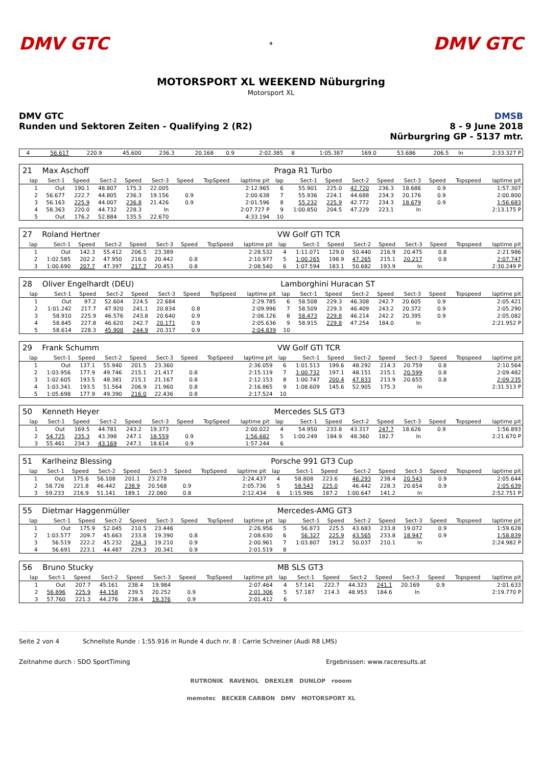DMV GTC ✈ DMV GTC
MOTORSPORT XL WEEKEND Nüburgring
Motorsport XL
DMV GTC
Runden und Sektoren Zeiten - Qualifying 2 (R2)
DMSB
8 - 9 June 2018
Nürburgring GP - 5137 mtr.
| 4 | 56.617 | 220.9 | 45.600 | 236.3 | 20.168 | 0.9 | 2:02.385 | 8 | 1:05.387 | 169.0 | 53.686 | 206.5 | In | 2:33.327 P |
| 21 | Max Aschoff | | | | | | | | Praga R1 Turbo | | | | | | | | |
| lap | Sect-1 | Speed | Sect-2 | Speed | Sect-3 | Speed | TopSpeed | laptime pit | lap | Sect-1 | Speed | Sect-2 | Speed | Sect-3 | Speed | Topspeed | laptime pit |
| 1 | Out | 190.1 | 48.807 | 175.3 | 22.005 | | | 2:12.965 | 6 | 55.901 | 225.0 | 42.720 | 236.3 | 18.686 | 0.9 | | 1:57.307 |
| 2 | 56.677 | 222.7 | 44.805 | 236.3 | 19.156 | 0.9 | | 2:00.638 | 7 | 55.936 | 224.1 | 44.688 | 234.3 | 20.176 | 0.9 | | 2:00.800 |
| 3 | 56.163 | 225.9 | 44.007 | 236.8 | 21.426 | 0.9 | | 2:01.596 | 8 | 55.232 | 225.9 | 42.772 | 234.3 | 18.679 | 0.9 | | 1:56.683 |
| 4 | 58.363 | 220.0 | 44.732 | 228.3 | In | | | 2:07.727 P | 9 | 1:00.850 | 204.5 | 47.229 | 223.1 | In | | | 2:13.175 P |
| 5 | Out | 176.2 | 52.884 | 135.5 | 22.670 | | | 4:33.194 | 10 | | | | | | | | |
| 27 | Roland Hertner | | | | | | | | VW Golf GTI TCR | | | | | | | | |
| lap | Sect-1 | Speed | Sect-2 | Speed | Sect-3 | Speed | TopSpeed | laptime pit | lap | Sect-1 | Speed | Sect-2 | Speed | Sect-3 | Speed | Topspeed | laptime pit |
| 1 | Out | 142.3 | 55.412 | 206.5 | 23.389 | | | 2:28.532 | 4 | 1:11.071 | 129.0 | 50.440 | 216.9 | 20.475 | 0.8 | | 2:21.986 |
| 2 | 1:02.585 | 202.2 | 47.950 | 216.0 | 20.442 | 0.8 | | 2:10.977 | 5 | 1:00.265 | 198.9 | 47.265 | 215.1 | 20.217 | 0.8 | | 2:07.747 |
| 3 | 1:00.690 | 207.7 | 47.397 | 217.7 | 20.453 | 0.8 | | 2:08.540 | 6 | 1:07.594 | 183.1 | 50.682 | 193.9 | In | | | 2:30.249 P |
| 28 | Oliver Engelhardt (DEU) | | | | | | | | Lamborghini Huracan ST | | | | | | | | |
| lap | Sect-1 | Speed | Sect-2 | Speed | Sect-3 | Speed | TopSpeed | laptime pit | lap | Sect-1 | Speed | Sect-2 | Speed | Sect-3 | Speed | Topspeed | laptime pit |
| 1 | Out | 97.2 | 52.604 | 224.5 | 22.684 | | | 2:29.785 | 6 | 58.508 | 229.3 | 46.308 | 242.7 | 20.605 | 0.9 | | 2:05.421 |
| 2 | 1:01.242 | 217.7 | 47.920 | 241.1 | 20.834 | 0.8 | | 2:09.996 | 7 | 58.509 | 229.3 | 46.409 | 243.2 | 20.372 | 0.9 | | 2:05.290 |
| 3 | 58.910 | 225.9 | 46.576 | 243.8 | 20.640 | 0.9 | | 2:06.126 | 8 | 58.473 | 229.8 | 46.214 | 242.2 | 20.395 | 0.9 | | 2:05.082 |
| 4 | 58.845 | 227.8 | 46.620 | 242.7 | 20.171 | 0.9 | | 2:05.636 | 9 | 58.915 | 229.8 | 47.254 | 184.0 | In | | | 2:21.952 P |
| 5 | 58.614 | 228.3 | 45.908 | 244.9 | 20.317 | 0.9 | | 2:04.839 | 10 | | | | | | | | |
| 29 | Frank Schumm | | | | | | | | VW Golf GTI TCR | | | | | | | | |
| lap | Sect-1 | Speed | Sect-2 | Speed | Sect-3 | Speed | TopSpeed | laptime pit | lap | Sect-1 | Speed | Sect-2 | Speed | Sect-3 | Speed | Topspeed | laptime pit |
| 1 | Out | 137.1 | 55.940 | 201.5 | 23.360 | | | 2:36.059 | 6 | 1:01.513 | 199.6 | 48.292 | 214.3 | 20.759 | 0.8 | | 2:10.564 |
| 2 | 1:03.956 | 177.9 | 49.746 | 215.1 | 21.417 | 0.8 | | 2:15.119 | 7 | 1:00.732 | 197.1 | 48.151 | 215.1 | 20.599 | 0.8 | | 2:09.482 |
| 3 | 1:02.605 | 193.5 | 48.381 | 215.1 | 21.167 | 0.8 | | 2:12.153 | 8 | 1:00.747 | 200.4 | 47.833 | 213.9 | 20.655 | 0.8 | | 2:09.235 |
| 4 | 1:03.341 | 193.5 | 51.564 | 206.9 | 21.960 | 0.8 | | 2:16.865 | 9 | 1:08.609 | 145.6 | 52.905 | 175.3 | In | | | 2:31.513 P |
| 5 | 1:05.698 | 177.9 | 49.390 | 216.0 | 22.436 | 0.8 | | 2:17.524 | 10 | | | | | | | | |
| 50 | Kenneth Heyer | | | | | | | | Mercedes SLS GT3 | | | | | | | | |
| lap | Sect-1 | Speed | Sect-2 | Speed | Sect-3 | Speed | TopSpeed | laptime pit | lap | Sect-1 | Speed | Sect-2 | Speed | Sect-3 | Speed | Topspeed | laptime pit |
| 1 | Out | 169.5 | 44.781 | 243.2 | 19.373 | | | 2:00.022 | 4 | 54.950 | 233.8 | 43.317 | 247.7 | 18.626 | 0.9 | | 1:56.893 |
| 2 | 54.725 | 235.3 | 43.398 | 247.1 | 18.559 | 0.9 | | 1:56.682 | 5 | 1:00.249 | 184.9 | 48.360 | 182.7 | In | | | 2:21.670 P |
| 3 | 55.461 | 234.3 | 43.169 | 247.1 | 18.614 | 0.9 | | 1:57.244 | 6 | | | | | | | | |
| 51 | Karlheinz Blessing | | | | | | | | Porsche 991 GT3 Cup | | | | | | | | |
| lap | Sect-1 | Speed | Sect-2 | Speed | Sect-3 | Speed | TopSpeed | laptime pit | lap | Sect-1 | Speed | Sect-2 | Speed | Sect-3 | Speed | Topspeed | laptime pit |
| 1 | Out | 175.6 | 56.108 | 201.1 | 23.278 | | | 2:24.437 | 4 | 58.808 | 223.6 | 46.293 | 238.4 | 20.543 | 0.9 | | 2:05.644 |
| 2 | 58.726 | 221.8 | 46.442 | 238.9 | 20.568 | 0.9 | | 2:05.736 | 5 | 58.543 | 225.0 | 46.442 | 228.3 | 20.654 | 0.9 | | 2:05.639 |
| 3 | 59.233 | 216.9 | 51.141 | 189.1 | 22.060 | 0.8 | | 2:12.434 | 6 | 1:15.986 | 187.2 | 1:00.647 | 141.2 | In | | | 2:52.751 P |
| 55 | Dietmar Haggenmüller | | | | | | | | Mercedes-AMG GT3 | | | | | | | | |
| lap | Sect-1 | Speed | Sect-2 | Speed | Sect-3 | Speed | TopSpeed | laptime pit | lap | Sect-1 | Speed | Sect-2 | Speed | Sect-3 | Speed | Topspeed | laptime pit |
| 1 | Out | 175.9 | 52.045 | 210.5 | 23.446 | | | 2:26.956 | 5 | 56.873 | 225.5 | 43.683 | 233.8 | 19.072 | 0.9 | | 1:59.628 |
| 2 | 1:03.577 | 209.7 | 45.663 | 233.8 | 19.390 | 0.8 | | 2:08.630 | 6 | 56.327 | 225.9 | 43.565 | 233.8 | 18.947 | 0.9 | | 1:58.839 |
| 3 | 56.519 | 222.2 | 45.232 | 234.3 | 19.210 | 0.9 | | 2:00.961 | 7 | 1:03.807 | 191.2 | 50.037 | 210.1 | In | | | 2:24.982 P |
| 4 | 56.691 | 223.1 | 44.487 | 229.3 | 20.341 | 0.9 | | 2:01.519 | 8 | | | | | | | | |
| 56 | Bruno Stucky | | | | | | | | MB SLS GT3 | | | | | | | | |
| lap | Sect-1 | Speed | Sect-2 | Speed | Sect-3 | Speed | TopSpeed | laptime pit | lap | Sect-1 | Speed | Sect-2 | Speed | Sect-3 | Speed | Topspeed | laptime pit |
| 1 | Out | 207.7 | 45.161 | 238.4 | 19.984 | | | 2:07.464 | 4 | 57.141 | 222.7 | 44.323 | 241.1 | 20.169 | 0.9 | | 2:01.633 |
| 2 | 56.896 | 225.9 | 44.158 | 239.5 | 20.252 | 0.9 | | 2:01.306 | 5 | 57.187 | 214.3 | 48.953 | 184.6 | In | | | 2:19.770 P |
| 3 | 57.760 | 221.3 | 44.276 | 238.4 | 19.376 | 0.9 | | 2:01.412 | 6 | | | | | | | | |
Seite 2 von 4 Schnellste Runde : 1:55.916 in Runde 4 duch nr. 8 : Carrie Schreiner (Audi R8 LMS)
Zeitnahme durch : SDO SportTiming Ergebnissen: www.raceresults.at
RUTRONIK RAVENOL DREXLER DUNLOP rooom
memotec BECKER CARBON DMV MOTORSPORT XL